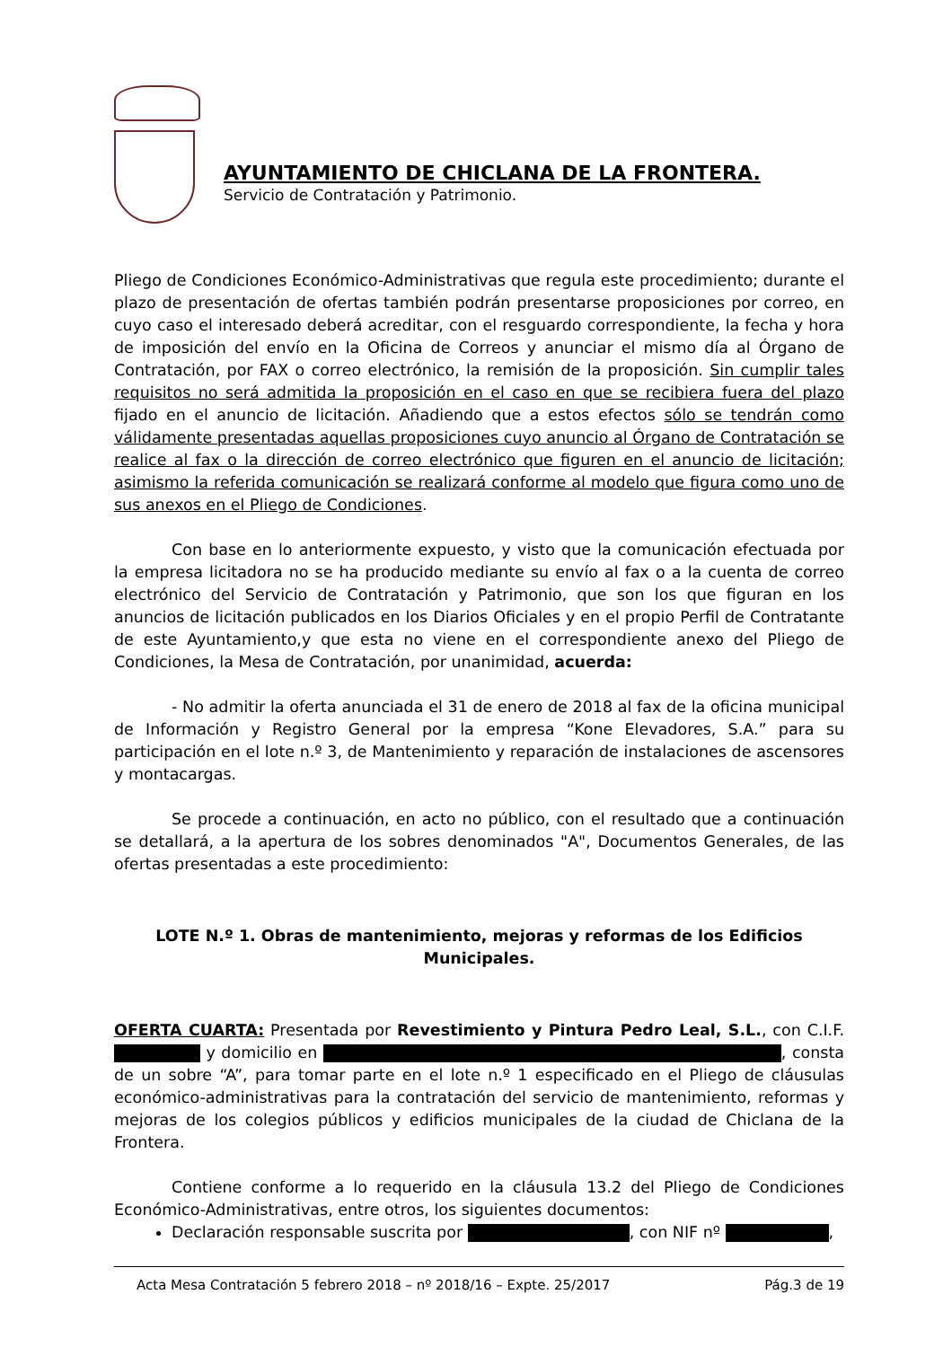AYUNTAMIENTO DE CHICLANA DE LA FRONTERA.
Servicio de Contratación y Patrimonio.
Pliego de Condiciones Económico-Administrativas que regula este procedimiento; durante el plazo de presentación de ofertas también podrán presentarse proposiciones por correo, en cuyo caso el interesado deberá acreditar, con el resguardo correspondiente, la fecha y hora de imposición del envío en la Oficina de Correos y anunciar el mismo día al Órgano de Contratación, por FAX o correo electrónico, la remisión de la proposición. Sin cumplir tales requisitos no será admitida la proposición en el caso en que se recibiera fuera del plazo fijado en el anuncio de licitación. Añadiendo que a estos efectos sólo se tendrán como válidamente presentadas aquellas proposiciones cuyo anuncio al Órgano de Contratación se realice al fax o la dirección de correo electrónico que figuren en el anuncio de licitación; asimismo la referida comunicación se realizará conforme al modelo que figura como uno de sus anexos en el Pliego de Condiciones.
Con base en lo anteriormente expuesto, y visto que la comunicación efectuada por la empresa licitadora no se ha producido mediante su envío al fax o a la cuenta de correo electrónico del Servicio de Contratación y Patrimonio, que son los que figuran en los anuncios de licitación publicados en los Diarios Oficiales y en el propio Perfil de Contratante de este Ayuntamiento,y que esta no viene en el correspondiente anexo del Pliego de Condiciones, la Mesa de Contratación, por unanimidad, acuerda:
- No admitir la oferta anunciada el 31 de enero de 2018 al fax de la oficina municipal de Información y Registro General por la empresa “Kone Elevadores, S.A.” para su participación en el lote n.º 3, de Mantenimiento y reparación de instalaciones de ascensores y montacargas.
Se procede a continuación, en acto no público, con el resultado que a continuación se detallará, a la apertura de los sobres denominados "A", Documentos Generales, de las ofertas presentadas a este procedimiento:
LOTE N.º 1. Obras de mantenimiento, mejoras y reformas de los Edificios Municipales.
OFERTA CUARTA: Presentada por Revestimiento y Pintura Pedro Leal, S.L., con C.I.F. y domicilio en , consta de un sobre “A”, para tomar parte en el lote n.º 1 especificado en el Pliego de cláusulas económico-administrativas para la contratación del servicio de mantenimiento, reformas y mejoras de los colegios públicos y edificios municipales de la ciudad de Chiclana de la Frontera.
Contiene conforme a lo requerido en la cláusula 13.2 del Pliego de Condiciones Económico-Administrativas, entre otros, los siguientes documentos:
Declaración responsable suscrita por , con NIF nº ,
Acta Mesa Contratación 5 febrero 2018 – nº 2018/16 – Expte. 25/2017 Pág.3 de 19